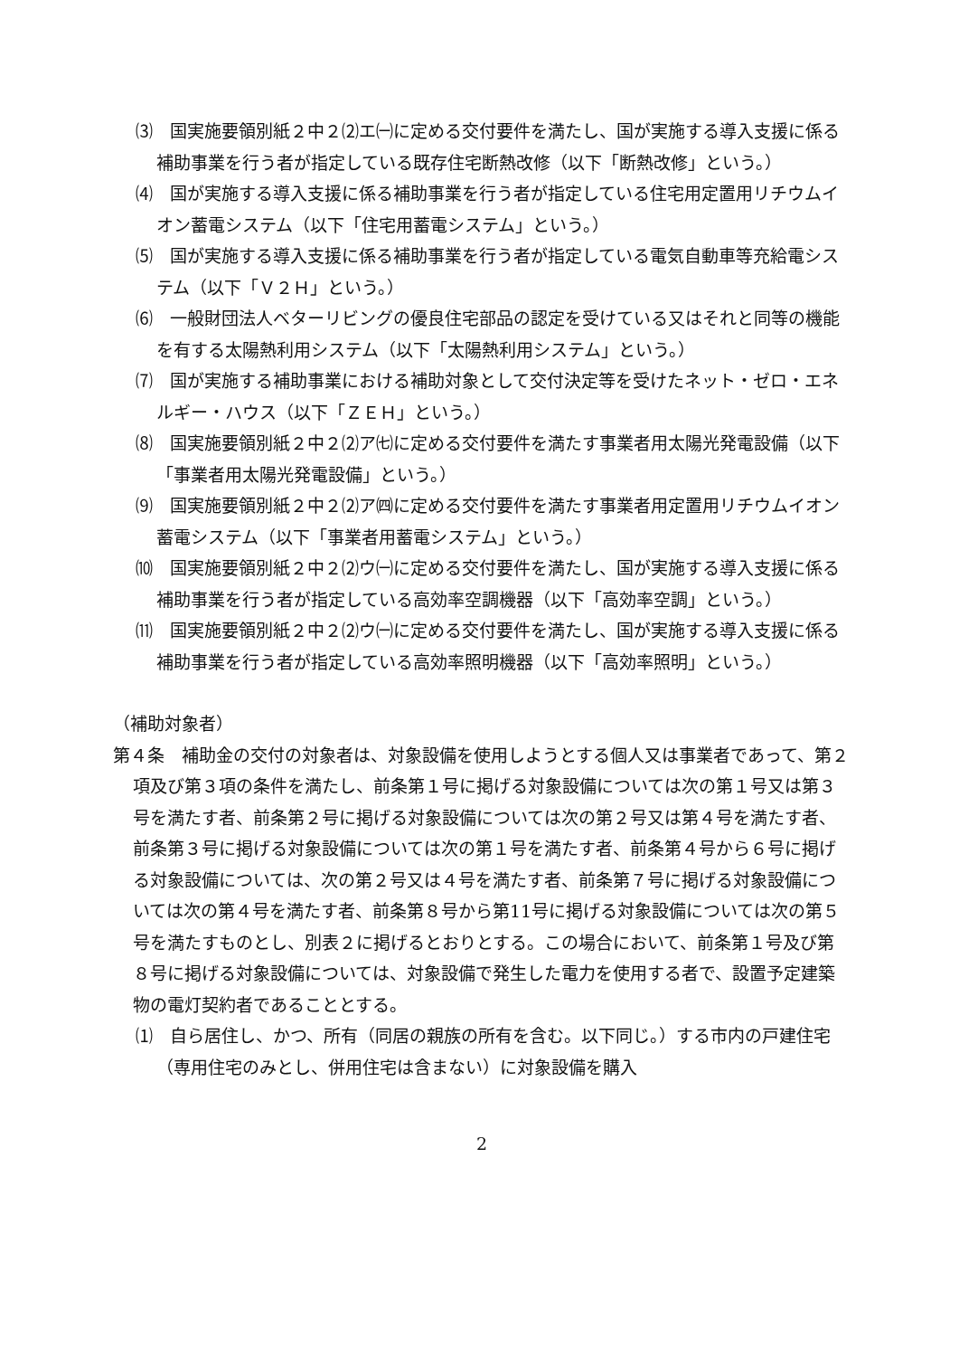⑶　国実施要領別紙２中２⑵エ㈠に定める交付要件を満たし、国が実施する導入支援に係る補助事業を行う者が指定している既存住宅断熱改修（以下「断熱改修」という。）
⑷　国が実施する導入支援に係る補助事業を行う者が指定している住宅用定置用リチウムイオン蓄電システム（以下「住宅用蓄電システム」という。）
⑸　国が実施する導入支援に係る補助事業を行う者が指定している電気自動車等充給電システム（以下「Ｖ２Ｈ」という。）
⑹　一般財団法人ベターリビングの優良住宅部品の認定を受けている又はそれと同等の機能を有する太陽熱利用システム（以下「太陽熱利用システム」という。）
⑺　国が実施する補助事業における補助対象として交付決定等を受けたネット・ゼロ・エネルギー・ハウス（以下「ＺＥＨ」という。）
⑻　国実施要領別紙２中２⑵ア㈦に定める交付要件を満たす事業者用太陽光発電設備（以下「事業者用太陽光発電設備」という。）
⑼　国実施要領別紙２中２⑵ア㈣に定める交付要件を満たす事業者用定置用リチウムイオン蓄電システム（以下「事業者用蓄電システム」という。）
⑽　国実施要領別紙２中２⑵ウ㈠に定める交付要件を満たし、国が実施する導入支援に係る補助事業を行う者が指定している高効率空調機器（以下「高効率空調」という。）
⑾　国実施要領別紙２中２⑵ウ㈠に定める交付要件を満たし、国が実施する導入支援に係る補助事業を行う者が指定している高効率照明機器（以下「高効率照明」という。）
（補助対象者）
第４条　補助金の交付の対象者は、対象設備を使用しようとする個人又は事業者であって、第２項及び第３項の条件を満たし、前条第１号に掲げる対象設備については次の第１号又は第３号を満たす者、前条第２号に掲げる対象設備については次の第２号又は第４号を満たす者、前条第３号に掲げる対象設備については次の第１号を満たす者、前条第４号から６号に掲げる対象設備については、次の第２号又は４号を満たす者、前条第７号に掲げる対象設備については次の第４号を満たす者、前条第８号から第11号に掲げる対象設備については次の第５号を満たすものとし、別表２に掲げるとおりとする。この場合において、前条第１号及び第８号に掲げる対象設備については、対象設備で発生した電力を使用する者で、設置予定建築物の電灯契約者であることとする。
⑴　自ら居住し、かつ、所有（同居の親族の所有を含む。以下同じ。）する市内の戸建住宅（専用住宅のみとし、併用住宅は含まない）に対象設備を購入
2